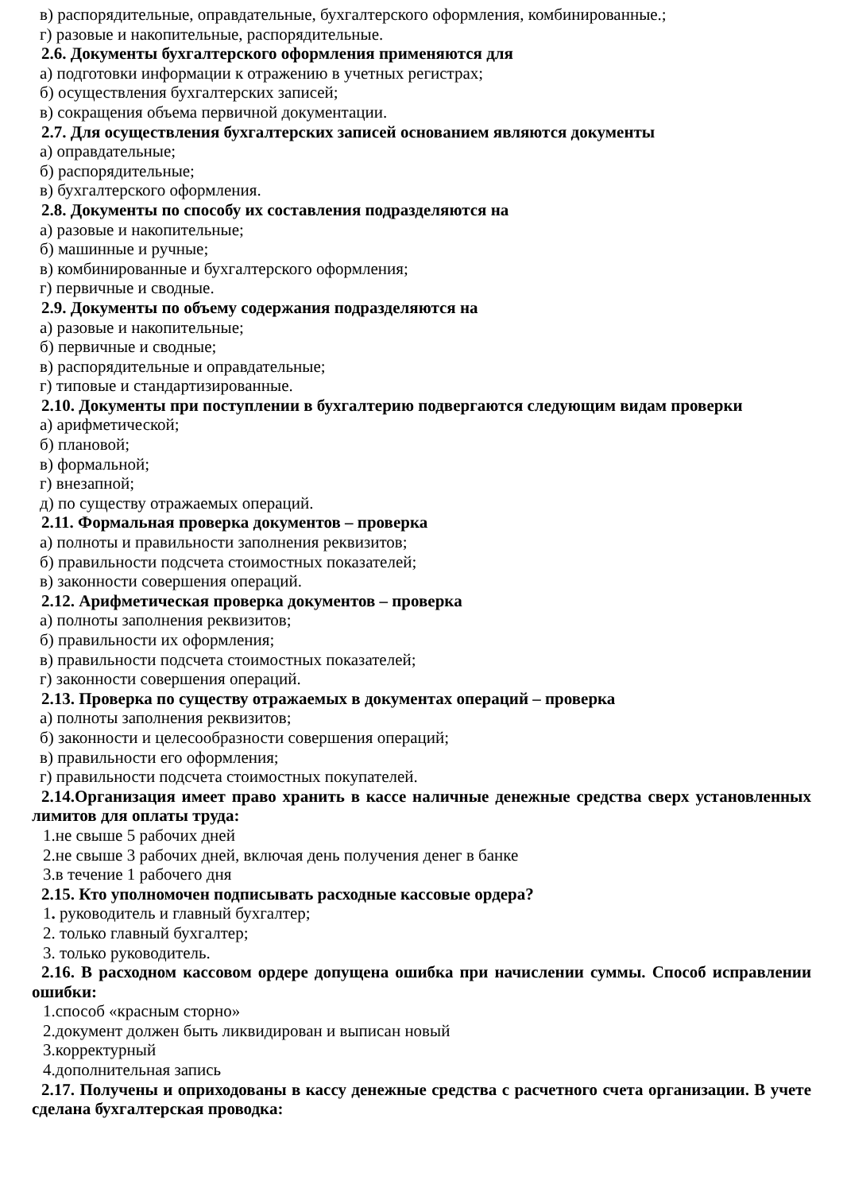в) распорядительные, оправдательные, бухгалтерского оформления, комбинированные.;
г) разовые и накопительные, распорядительные.
2.6. Документы бухгалтерского оформления применяются для
а) подготовки информации к отражению в учетных регистрах;
б) осуществления бухгалтерских записей;
в) сокращения объема первичной документации.
2.7. Для осуществления бухгалтерских записей основанием являются документы
а) оправдательные;
б) распорядительные;
в) бухгалтерского оформления.
2.8. Документы по способу их составления подразделяются на
а) разовые и накопительные;
б) машинные и ручные;
в) комбинированные и бухгалтерского оформления;
г) первичные и сводные.
2.9. Документы по объему содержания подразделяются на
а) разовые и накопительные;
б) первичные и сводные;
в) распорядительные и оправдательные;
г) типовые и стандартизированные.
2.10. Документы при поступлении в бухгалтерию подвергаются следующим видам проверки
а) арифметической;
б) плановой;
в) формальной;
г) внезапной;
д) по существу отражаемых операций.
2.11. Формальная проверка документов – проверка
а) полноты и правильности заполнения реквизитов;
б) правильности подсчета стоимостных показателей;
в) законности совершения операций.
2.12. Арифметическая проверка документов – проверка
а) полноты заполнения реквизитов;
б) правильности их оформления;
в) правильности подсчета стоимостных показателей;
г) законности совершения операций.
2.13. Проверка по существу отражаемых в документах операций – проверка
а) полноты заполнения реквизитов;
б) законности и целесообразности совершения операций;
в) правильности его оформления;
г) правильности подсчета стоимостных покупателей.
2.14.Организация имеет право хранить в кассе наличные денежные средства сверх установленных лимитов для оплаты труда:
1.не свыше 5 рабочих дней
2.не свыше 3 рабочих дней, включая день получения денег в банке
3.в течение 1 рабочего дня
2.15. Кто уполномочен подписывать расходные кассовые ордера?
1. руководитель и главный бухгалтер;
2. только главный бухгалтер;
3. только руководитель.
2.16. В расходном кассовом ордере допущена ошибка при начислении суммы. Способ исправлении ошибки:
1.способ «красным сторно»
2.документ должен быть ликвидирован и выписан новый
3.корректурный
4.дополнительная запись
2.17. Получены и оприходованы в кассу денежные средства с расчетного счета организации. В учете сделана бухгалтерская проводка: